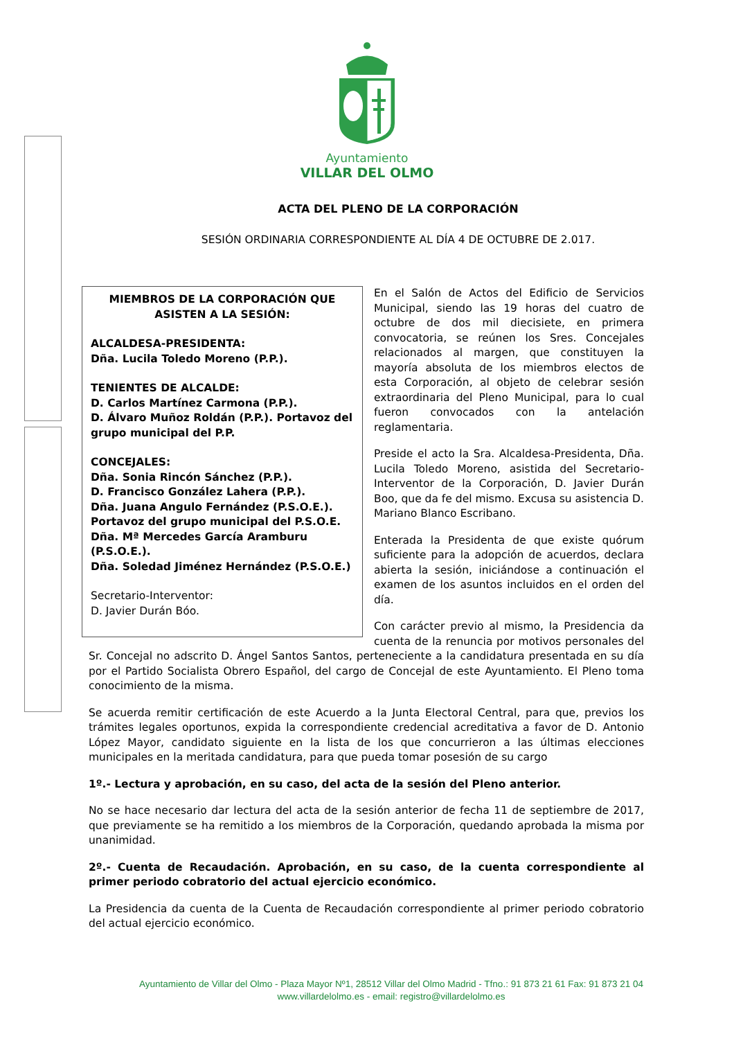Ayuntamiento
VILLAR DEL OLMO
ACTA DEL PLENO DE LA CORPORACIÓN
SESIÓN ORDINARIA CORRESPONDIENTE AL DÍA 4 DE OCTUBRE DE 2.017.
MIEMBROS DE LA CORPORACIÓN QUE ASISTEN A LA SESIÓN:
ALCALDESA-PRESIDENTA:
Dña. Lucila Toledo Moreno (P.P.).
TENIENTES DE ALCALDE:
D. Carlos Martínez Carmona (P.P.).
D. Álvaro Muñoz Roldán (P.P.). Portavoz del grupo municipal del P.P.
CONCEJALES:
Dña. Sonia Rincón Sánchez (P.P.).
D. Francisco González Lahera (P.P.).
Dña. Juana Angulo Fernández (P.S.O.E.). Portavoz del grupo municipal del P.S.O.E.
Dña. Mª Mercedes García Aramburu (P.S.O.E.).
Dña. Soledad Jiménez Hernández (P.S.O.E.)
Secretario-Interventor:
D. Javier Durán Bóo.
En el Salón de Actos del Edificio de Servicios Municipal, siendo las 19 horas del cuatro de octubre de dos mil diecisiete, en primera convocatoria, se reúnen los Sres. Concejales relacionados al margen, que constituyen la mayoría absoluta de los miembros electos de esta Corporación, al objeto de celebrar sesión extraordinaria del Pleno Municipal, para lo cual fueron convocados con la antelación reglamentaria.
Preside el acto la Sra. Alcaldesa-Presidenta, Dña. Lucila Toledo Moreno, asistida del Secretario-Interventor de la Corporación, D. Javier Durán Boo, que da fe del mismo. Excusa su asistencia D. Mariano Blanco Escribano.
Enterada la Presidenta de que existe quórum suficiente para la adopción de acuerdos, declara abierta la sesión, iniciándose a continuación el examen de los asuntos incluidos en el orden del día.
Con carácter previo al mismo, la Presidencia da cuenta de la renuncia por motivos personales del Sr. Concejal no adscrito D. Ángel Santos Santos, perteneciente a la candidatura presentada en su día por el Partido Socialista Obrero Español, del cargo de Concejal de este Ayuntamiento. El Pleno toma conocimiento de la misma.
Se acuerda remitir certificación de este Acuerdo a la Junta Electoral Central, para que, previos los trámites legales oportunos, expida la correspondiente credencial acreditativa a favor de D. Antonio López Mayor, candidato siguiente en la lista de los que concurrieron a las últimas elecciones municipales en la meritada candidatura, para que pueda tomar posesión de su cargo
1º.- Lectura y aprobación, en su caso, del acta de la sesión del Pleno anterior.
No se hace necesario dar lectura del acta de la sesión anterior de fecha 11 de septiembre de 2017, que previamente se ha remitido a los miembros de la Corporación, quedando aprobada la misma por unanimidad.
2º.- Cuenta de Recaudación. Aprobación, en su caso, de la cuenta correspondiente al primer periodo cobratorio del actual ejercicio económico.
La Presidencia da cuenta de la Cuenta de Recaudación correspondiente al primer periodo cobratorio del actual ejercicio económico.
Ayuntamiento de Villar del Olmo - Plaza Mayor Nº1, 28512 Villar del Olmo Madrid - Tfno.: 91 873 21 61 Fax: 91 873 21 04
www.villardelolmo.es - email: registro@villardelolmo.es